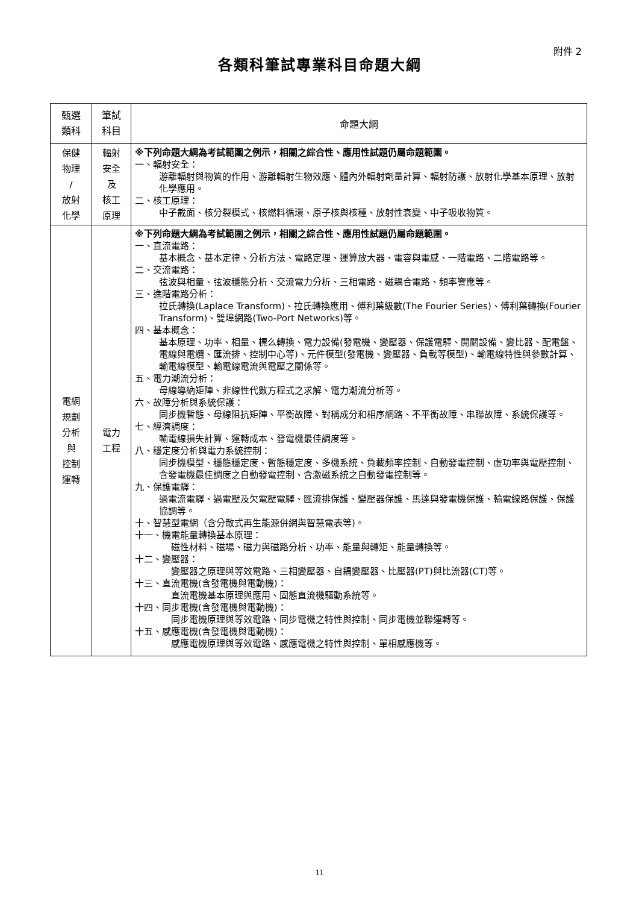附件 2
各類科筆試專業科目命題大綱
| 甄選 類科 | 筆試 科目 | 命題大綱 |
| --- | --- | --- |
| 保健 物理 / 放射 化學 | 輻射 安全 及 核工 原理 | ※下列命題大綱為考試範圍之例示，相關之綜合性、應用性試題仍屬命題範圍。 一、輻射安全： 游離輻射與物質的作用、游離輻射生物效應、體內外輻射劑量計算、輻射防護、放射化學基本原理、放射化學應用。 二、核工原理： 中子截面、核分裂模式、核燃料循環、原子核與核種、放射性衰變、中子吸收物質。 |
| 電網 規劃 分析 與 控制 運轉 | 電力 工程 | ※下列命題大綱為考試範圍之例示，相關之綜合性、應用性試題仍屬命題範圍。 一、直流電路： 基本概念、基本定律、分析方法、電路定理、運算放大器、電容與電感、一階電路、二階電路等。 二、交流電路： 弦波與相量、弦波穩態分析、交流電力分析、三相電路、磁耦合電路、頻率響應等。 三、進階電路分析： 拉氏轉換(Laplace Transform)、拉氏轉換應用、傅利葉級數(The Fourier Series)、傅利葉轉換(Fourier Transform)、雙埠網路(Two-Port Networks)等。 四、基本概念： 基本原理、功率、相量、標么轉換、電力設備(發電機、變壓器、保護電驛、開關設備、變比器、配電盤、電線與電纜、匯流排、控制中心等)、元件模型(發電機、變壓器、負載等模型)、輸電線特性與參數計算、輸電線模型、輸電線電流與電壓之關係等。 五、電力潮流分析： 母線導納矩陣、非線性代數方程式之求解、電力潮流分析等。 六、故障分析與系統保護： 同步機暫態、母線阻抗矩陣、平衡故障、對稱成分和相序網路、不平衡故障、串聯故障、系統保護等。 七、經濟調度： 輸電線損失計算、運轉成本、發電機最佳調度等。 八、穩定度分析與電力系統控制： 同步機模型、穩態穩定度、暫態穩定度、多機系統、負載頻率控制、自動發電控制、虛功率與電壓控制、含發電機最佳調度之自動發電控制、含激磁系統之自動發電控制等。 九、保護電驛： 過電流電驛、過電壓及欠電壓電驛、匯流排保護、變壓器保護、馬達與發電機保護、輸電線路保護、保護協調等。 十、智慧型電網（含分散式再生能源併網與智慧電表等)。 十一、機電能量轉換基本原理： 磁性材料、磁場、磁力與磁路分析、功率、能量與轉矩、能量轉換等。 十二、變壓器： 變壓器之原理與等效電路、三相變壓器、自耦變壓器、比壓器(PT)與比流器(CT)等。 十三、直流電機(含發電機與電動機)： 直流電機基本原理與應用、固態直流機驅動系統等。 十四、同步電機(含發電機與電動機)： 同步電機原理與等效電路、同步電機之特性與控制、同步電機並聯運轉等。 十五、感應電機(含發電機與電動機)： 感應電機原理與等效電路、感應電機之特性與控制、單相感應機等。 |
11